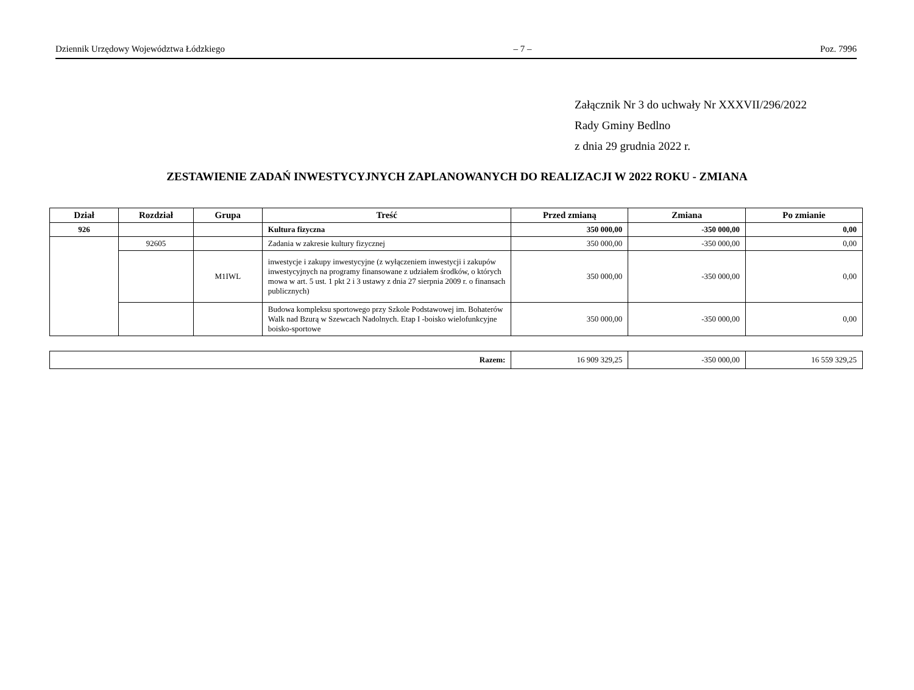Dziennik Urzędowy Województwa Łódzkiego – 7 – Poz. 7996
Załącznik Nr 3 do uchwały Nr XXXVII/296/2022
Rady Gminy Bedlno
z dnia 29 grudnia 2022 r.
ZESTAWIENIE ZADAŃ INWESTYCYJNYCH ZAPLANOWANYCH DO REALIZACJI W 2022 ROKU - ZMIANA
| Dział | Rozdział | Grupa | Treść | Przed zmianą | Zmiana | Po zmianie |
| --- | --- | --- | --- | --- | --- | --- |
| 926 | | | Kultura fizyczna | 350 000,00 | -350 000,00 | 0,00 |
| | 92605 | | Zadania w zakresie kultury fizycznej | 350 000,00 | -350 000,00 | 0,00 |
| | | M1IWL | inwestycje i zakupy inwestycyjne (z wyłączeniem inwestycji i zakupów inwestycyjnych na programy finansowane z udziałem środków, o których mowa w art. 5 ust. 1 pkt 2 i 3 ustawy z dnia 27 sierpnia 2009 r. o finansach publicznych) | 350 000,00 | -350 000,00 | 0,00 |
| | | | Budowa kompleksu sportowego przy Szkole Podstawowej im. Bohaterów Walk nad Bzurą w Szewcach Nadolnych. Etap I -boisko wielofunkcyjne boisko-sportowe | 350 000,00 | -350 000,00 | 0,00 |
| Razem: | 16 909 329,25 | -350 000,00 | 16 559 329,25 |